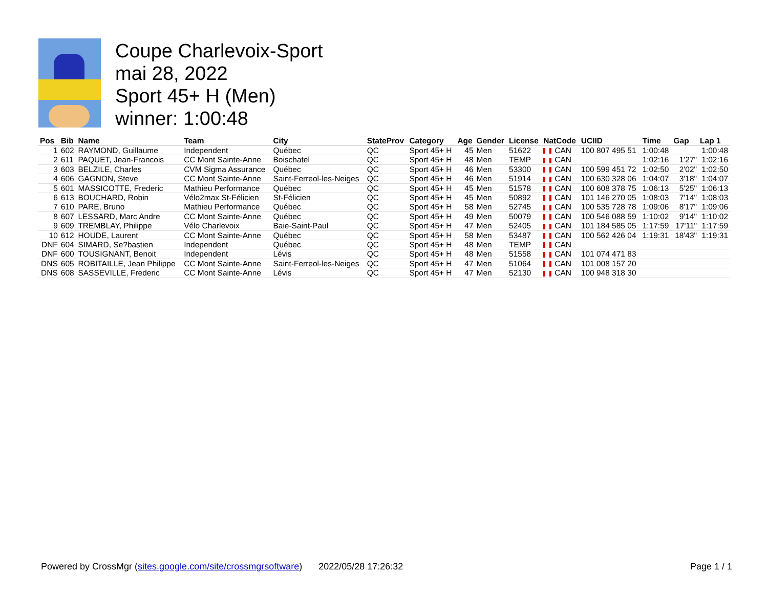Coupe Charlevoix-Sport
mai 28, 2022
Sport 45+ H (Men)
winner: 1:00:48
| Pos | Bib | Name | Team | City | StateProv | Category | Age | Gender | License | NatCode | UCIID | Time | Gap | Lap 1 |
| --- | --- | --- | --- | --- | --- | --- | --- | --- | --- | --- | --- | --- | --- | --- |
| 1 | 602 | RAYMOND, Guillaume | Independent | Québec | QC | Sport 45+ H | 45 | Men | 51622 | CAN | 100 807 495 51 | 1:00:48 | | 1:00:48 |
| 2 | 611 | PAQUET, Jean-Francois | CC Mont Sainte-Anne | Boischatel | QC | Sport 45+ H | 48 | Men | TEMP | CAN | | 1:02:16 | 1'27" | 1:02:16 |
| 3 | 603 | BELZILE, Charles | CVM Sigma Assurance | Québec | QC | Sport 45+ H | 46 | Men | 53300 | CAN | 100 599 451 72 | 1:02:50 | 2'02" | 1:02:50 |
| 4 | 606 | GAGNON, Steve | CC Mont Sainte-Anne | Saint-Ferreol-les-Neiges | QC | Sport 45+ H | 46 | Men | 51914 | CAN | 100 630 328 06 | 1:04:07 | 3'18" | 1:04:07 |
| 5 | 601 | MASSICOTTE, Frederic | Mathieu Performance | Québec | QC | Sport 45+ H | 45 | Men | 51578 | CAN | 100 608 378 75 | 1:06:13 | 5'25" | 1:06:13 |
| 6 | 613 | BOUCHARD, Robin | Vélo2max St-Félicien | St-Félicien | QC | Sport 45+ H | 45 | Men | 50892 | CAN | 101 146 270 05 | 1:08:03 | 7'14" | 1:08:03 |
| 7 | 610 | PARE, Bruno | Mathieu Performance | Québec | QC | Sport 45+ H | 58 | Men | 52745 | CAN | 100 535 728 78 | 1:09:06 | 8'17" | 1:09:06 |
| 8 | 607 | LESSARD, Marc Andre | CC Mont Sainte-Anne | Québec | QC | Sport 45+ H | 49 | Men | 50079 | CAN | 100 546 088 59 | 1:10:02 | 9'14" | 1:10:02 |
| 9 | 609 | TREMBLAY, Philippe | Vélo Charlevoix | Baie-Saint-Paul | QC | Sport 45+ H | 47 | Men | 52405 | CAN | 101 184 585 05 | 1:17:59 | 17'11" | 1:17:59 |
| 10 | 612 | HOUDE, Laurent | CC Mont Sainte-Anne | Québec | QC | Sport 45+ H | 58 | Men | 53487 | CAN | 100 562 426 04 | 1:19:31 | 18'43" | 1:19:31 |
| DNF | 604 | SIMARD, Se?bastien | Independent | Québec | QC | Sport 45+ H | 48 | Men | TEMP | CAN | | | | |
| DNF | 600 | TOUSIGNANT, Benoit | Independent | Lévis | QC | Sport 45+ H | 48 | Men | 51558 | CAN | 101 074 471 83 | | | |
| DNS | 605 | ROBITAILLE, Jean Philippe | CC Mont Sainte-Anne | Saint-Ferreol-les-Neiges | QC | Sport 45+ H | 47 | Men | 51064 | CAN | 101 008 157 20 | | | |
| DNS | 608 | SASSEVILLE, Frederic | CC Mont Sainte-Anne | Lévis | QC | Sport 45+ H | 47 | Men | 52130 | CAN | 100 948 318 30 | | | |
Powered by CrossMgr (sites.google.com/site/crossmgrsoftware) 2022/05/28 17:26:32 Page 1 / 1